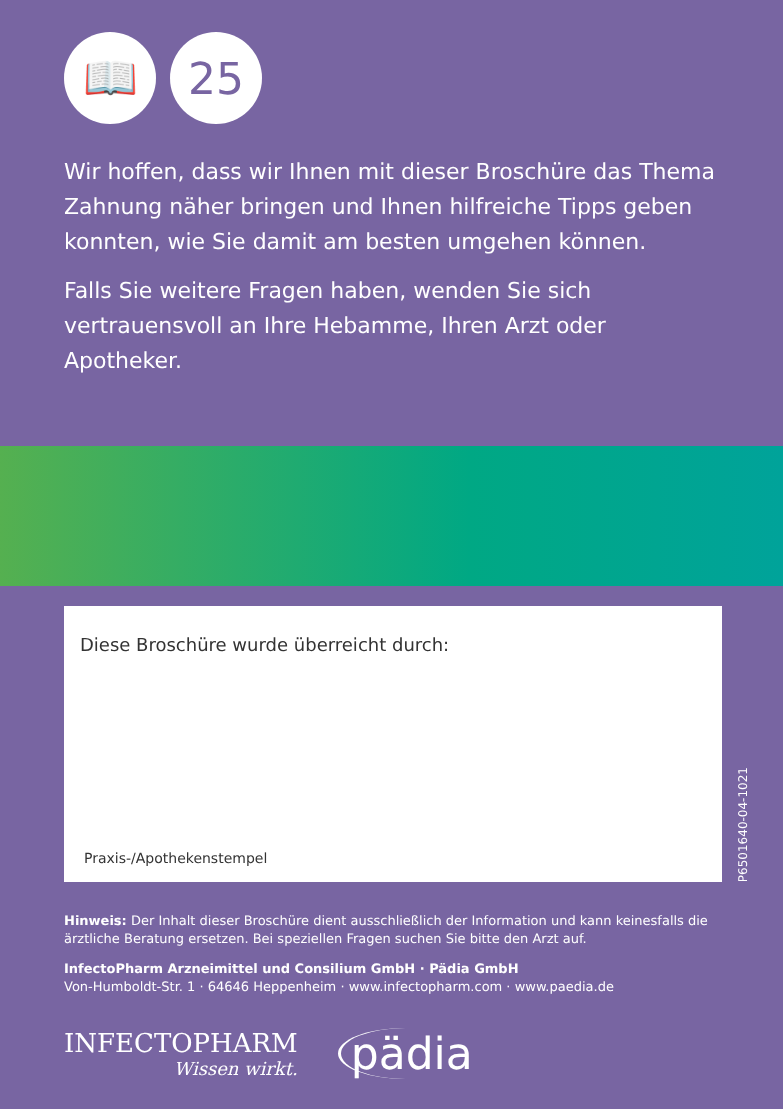📖 25
Wir hoffen, dass wir Ihnen mit dieser Broschüre das Thema Zahnung näher bringen und Ihnen hilfreiche Tipps geben konnten, wie Sie damit am besten umgehen können.
Falls Sie weitere Fragen haben, wenden Sie sich vertrauens­voll an Ihre Hebamme, Ihren Arzt oder Apotheker.
Diese Broschüre wurde überreicht durch:
Praxis-/Apothekenstempel
P6501640-04-1021
Hinweis: Der Inhalt dieser Broschüre dient ausschließlich der Information und kann keinesfalls die ärztliche Beratung ersetzen. Bei speziellen Fragen suchen Sie bitte den Arzt auf.
InfectoPharm Arzneimittel und Consilium GmbH · Pädia GmbH
Von-Humboldt-Str. 1 · 64646 Heppenheim · www.infectopharm.com · www.paedia.de
INFECTOPHARM
Wissen wirkt.
pädia